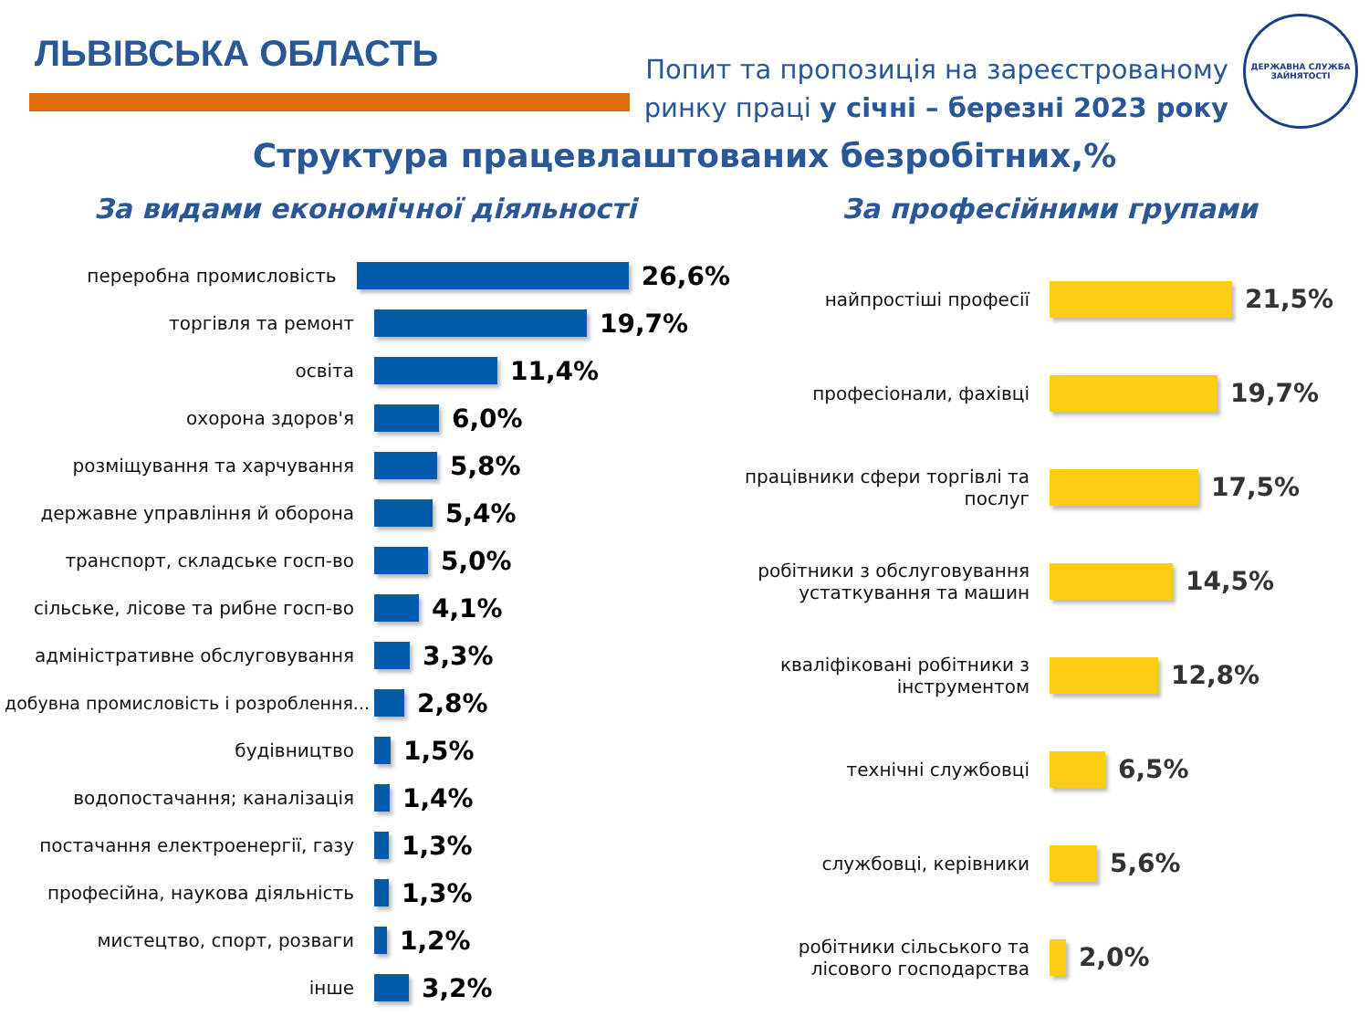ЛЬВІВСЬКА ОБЛАСТЬ
Попит та пропозиція на зареєстрованому
ринку праці у січні – березні 2023 року
ДЕРЖАВНА СЛУЖБА ЗАЙНЯТОСТІ
Структура працевлаштованих безробітних,%
За видами економічної діяльності
переробна промисловість
26,6%
торгівля та ремонт
19,7%
освіта
11,4%
охорона здоров'я
6,0%
розміщування та харчування
5,8%
державне управління й оборона
5,4%
транспорт, складське госп-во
5,0%
сільське, лісове та рибне госп-во
4,1%
адміністративне обслуговування
3,3%
добувна промисловість і розроблення...
2,8%
будівництво
1,5%
водопостачання; каналізація
1,4%
постачання електроенергії, газу
1,3%
професійна, наукова діяльність
1,3%
мистецтво, спорт, розваги
1,2%
інше
3,2%
За професійними групами
найпростіші професії
21,5%
професіонали, фахівці
19,7%
працівники сфери торгівлі та послуг
17,5%
робітники з обслуговування устаткування та машин
14,5%
кваліфіковані робітники з інструментом
12,8%
технічні службовці
6,5%
службовці, керівники
5,6%
робітники сільського та лісового господарства
2,0%